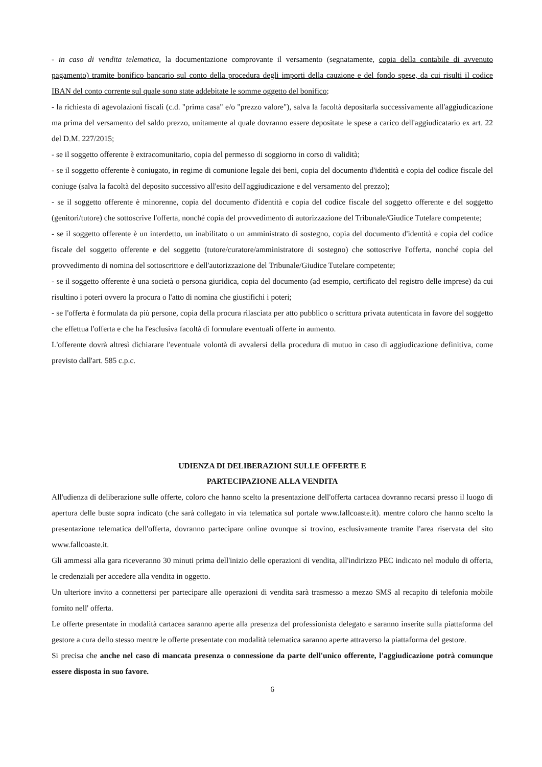- in caso di vendita telematica, la documentazione comprovante il versamento (segnatamente, copia della contabile di avvenuto pagamento) tramite bonifico bancario sul conto della procedura degli importi della cauzione e del fondo spese, da cui risulti il codice IBAN del conto corrente sul quale sono state addebitate le somme oggetto del bonifico;
- la richiesta di agevolazioni fiscali (c.d. "prima casa" e/o "prezzo valore"), salva la facoltà depositarla successivamente all'aggiudicazione ma prima del versamento del saldo prezzo, unitamente al quale dovranno essere depositate le spese a carico dell'aggiudicatario ex art. 22 del D.M. 227/2015;
- se il soggetto offerente è extracomunitario, copia del permesso di soggiorno in corso di validità;
- se il soggetto offerente è coniugato, in regime di comunione legale dei beni, copia del documento d'identità e copia del codice fiscale del coniuge (salva la facoltà del deposito successivo all'esito dell'aggiudicazione e del versamento del prezzo);
- se il soggetto offerente è minorenne, copia del documento d'identità e copia del codice fiscale del soggetto offerente e del soggetto (genitori/tutore) che sottoscrive l'offerta, nonché copia del provvedimento di autorizzazione del Tribunale/Giudice Tutelare competente;
- se il soggetto offerente è un interdetto, un inabilitato o un amministrato di sostegno, copia del documento d'identità e copia del codice fiscale del soggetto offerente e del soggetto (tutore/curatore/amministratore di sostegno) che sottoscrive l'offerta, nonché copia del provvedimento di nomina del sottoscrittore e dell'autorizzazione del Tribunale/Giudice Tutelare competente;
- se il soggetto offerente è una società o persona giuridica, copia del documento (ad esempio, certificato del registro delle imprese) da cui risultino i poteri ovvero la procura o l'atto di nomina che giustifichi i poteri;
- se l'offerta è formulata da più persone, copia della procura rilasciata per atto pubblico o scrittura privata autenticata in favore del soggetto che effettua l'offerta e che ha l'esclusiva facoltà di formulare eventuali offerte in aumento.
L'offerente dovrà altresì dichiarare l'eventuale volontà di avvalersi della procedura di mutuo in caso di aggiudicazione definitiva, come previsto dall'art. 585 c.p.c.
UDIENZA DI DELIBERAZIONI SULLE OFFERTE E
PARTECIPAZIONE ALLA VENDITA
All'udienza di deliberazione sulle offerte, coloro che hanno scelto la presentazione dell'offerta cartacea dovranno recarsi presso il luogo di apertura delle buste sopra indicato (che sarà collegato in via telematica sul portale www.fallcoaste.it). mentre coloro che hanno scelto la presentazione telematica dell'offerta, dovranno partecipare online ovunque si trovino, esclusivamente tramite l'area riservata del sito www.fallcoaste.it.
Gli ammessi alla gara riceveranno 30 minuti prima dell'inizio delle operazioni di vendita, all'indirizzo PEC indicato nel modulo di offerta, le credenziali per accedere alla vendita in oggetto.
Un ulteriore invito a connettersi per partecipare alle operazioni di vendita sarà trasmesso a mezzo SMS al recapito di telefonia mobile fornito nell' offerta.
Le offerte presentate in modalità cartacea saranno aperte alla presenza del professionista delegato e saranno inserite sulla piattaforma del gestore a cura dello stesso mentre le offerte presentate con modalità telematica saranno aperte attraverso la piattaforma del gestore.
Si precisa che anche nel caso di mancata presenza o connessione da parte dell'unico offerente, l'aggiudicazione potrà comunque essere disposta in suo favore.
6